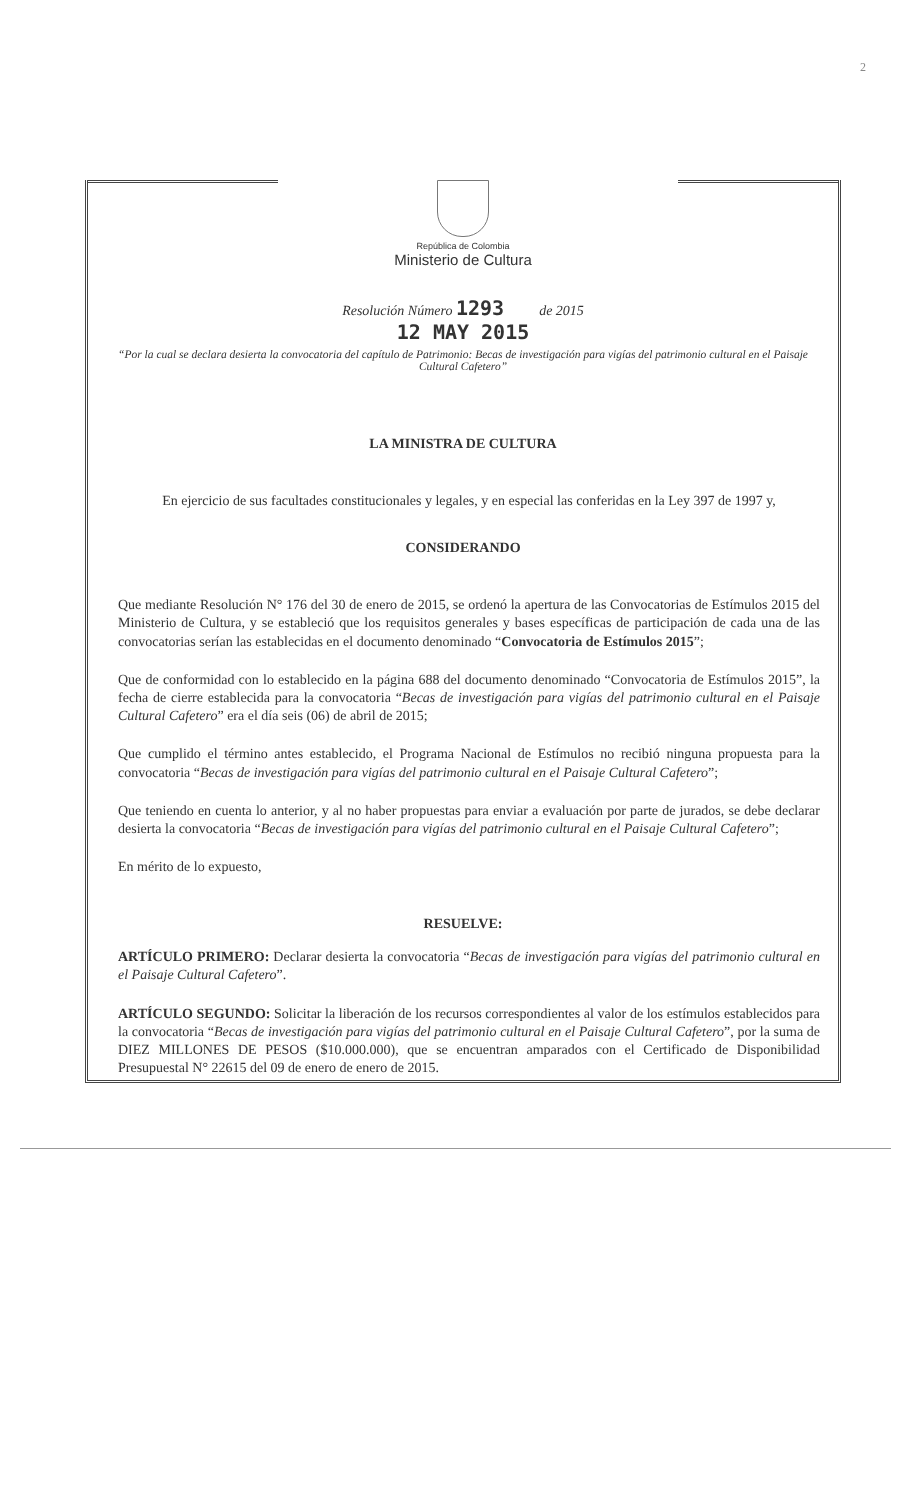2
República de Colombia
Ministerio de Cultura
Resolución Número 1293 de 2015
12 MAY 2015
“Por la cual se declara desierta la convocatoria del capítulo de Patrimonio: Becas de investigación para vigías del patrimonio cultural en el Paisaje Cultural Cafetero”
LA MINISTRA DE CULTURA
En ejercicio de sus facultades constitucionales y legales, y en especial las conferidas en la Ley 397 de 1997 y,
CONSIDERANDO
Que mediante Resolución N° 176 del 30 de enero de 2015, se ordenó la apertura de las Convocatorias de Estímulos 2015 del Ministerio de Cultura, y se estableció que los requisitos generales y bases específicas de participación de cada una de las convocatorias serían las establecidas en el documento denominado “Convocatoria de Estímulos 2015”;
Que de conformidad con lo establecido en la página 688 del documento denominado “Convocatoria de Estímulos 2015”, la fecha de cierre establecida para la convocatoria “Becas de investigación para vigías del patrimonio cultural en el Paisaje Cultural Cafetero” era el día seis (06) de abril de 2015;
Que cumplido el término antes establecido, el Programa Nacional de Estímulos no recibió ninguna propuesta para la convocatoria “Becas de investigación para vigías del patrimonio cultural en el Paisaje Cultural Cafetero”;
Que teniendo en cuenta lo anterior, y al no haber propuestas para enviar a evaluación por parte de jurados, se debe declarar desierta la convocatoria “Becas de investigación para vigías del patrimonio cultural en el Paisaje Cultural Cafetero”;
En mérito de lo expuesto,
RESUELVE:
ARTÍCULO PRIMERO: Declarar desierta la convocatoria “Becas de investigación para vigías del patrimonio cultural en el Paisaje Cultural Cafetero”.
ARTÍCULO SEGUNDO: Solicitar la liberación de los recursos correspondientes al valor de los estímulos establecidos para la convocatoria “Becas de investigación para vigías del patrimonio cultural en el Paisaje Cultural Cafetero”, por la suma de DIEZ MILLONES DE PESOS ($10.000.000), que se encuentran amparados con el Certificado de Disponibilidad Presupuestal N° 22615 del 09 de enero de enero de 2015.